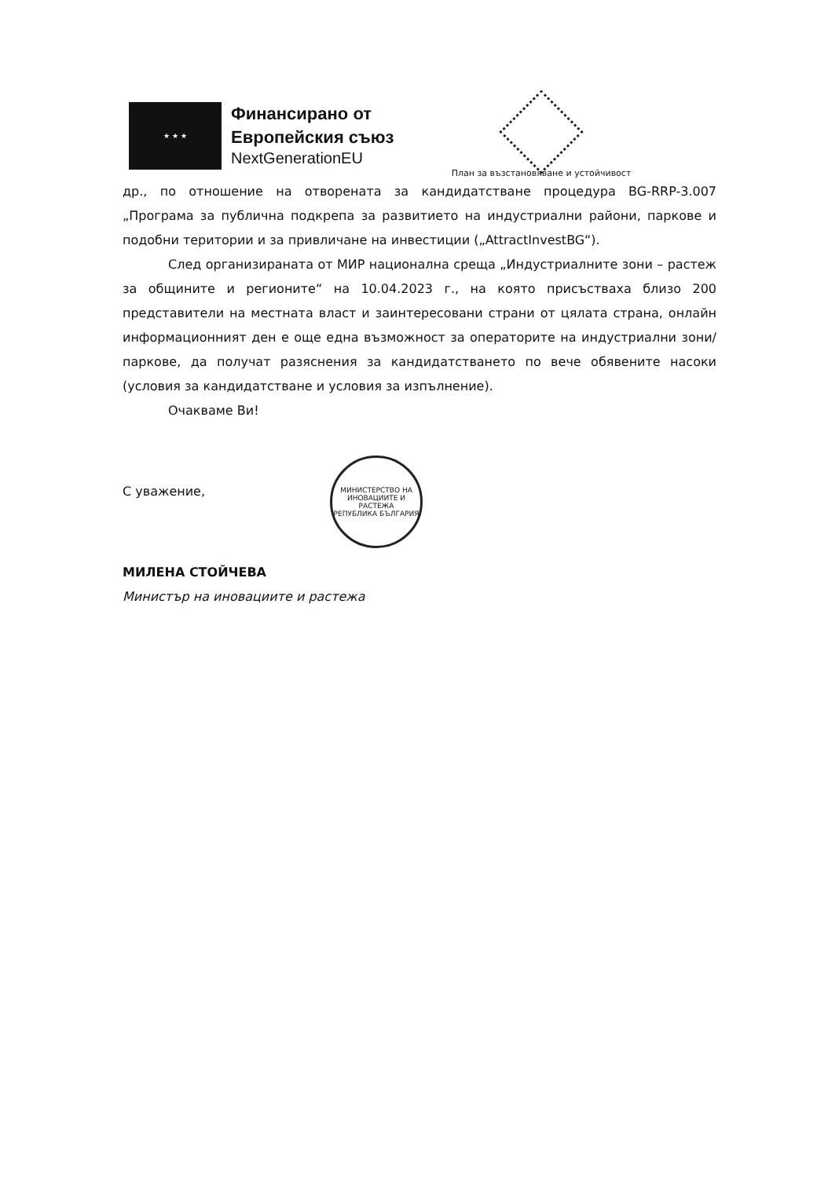★ ★ ★
Финансирано от
Европейския съюз
NextGenerationEU
План за възстановяване и устойчивост
др., по отношение на отворената за кандидатстване процедура BG-RRP-3.007 „Програма за публична подкрепа за развитието на индустриални райони, паркове и подобни територии и за привличане на инвестиции („AttractInvestBG“).
След организираната от МИР национална среща „Индустриалните зони – растеж за общините и регионите“ на 10.04.2023 г., на която присъстваха близо 200 представители на местната власт и заинтересовани страни от цялата страна, онлайн информационният ден е още една възможност за операторите на индустриални зони/паркове, да получат разяснения за кандидатстването по вече обявените насоки (условия за кандидатстване и условия за изпълнение).
Очакваме Ви!
С уважение,
МИЛЕНА СТОЙЧЕВА
Министър на иновациите и растежа
МИНИСТЕРСТВО НА ИНОВАЦИИТЕ И РАСТЕЖА
РЕПУБЛИКА БЪЛГАРИЯ